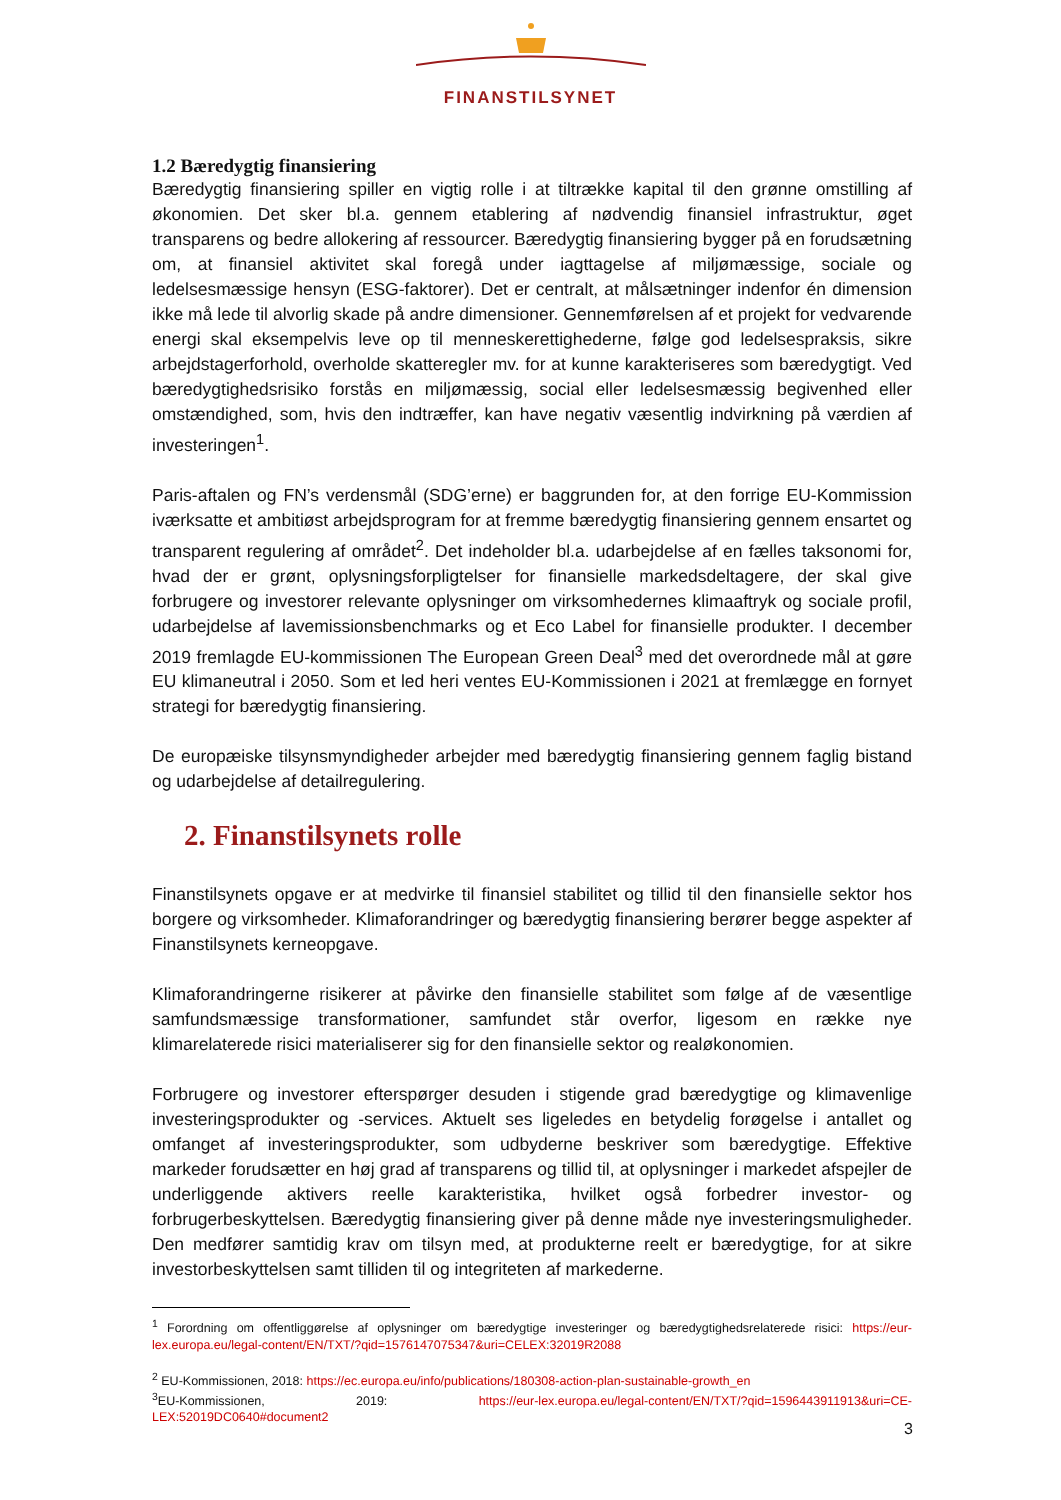FINANSTILSYNET
1.2 Bæredygtig finansiering
Bæredygtig finansiering spiller en vigtig rolle i at tiltrække kapital til den grønne omstilling af økonomien. Det sker bl.a. gennem etablering af nødvendig finansiel infrastruktur, øget transparens og bedre allokering af ressourcer. Bæredygtig finansiering bygger på en forudsætning om, at finansiel aktivitet skal foregå under iagttagelse af miljømæssige, sociale og ledelsesmæssige hensyn (ESG-faktorer). Det er centralt, at målsætninger indenfor én dimension ikke må lede til alvorlig skade på andre dimensioner. Gennemførelsen af et projekt for vedvarende energi skal eksempelvis leve op til menneskerettighederne, følge god ledelsespraksis, sikre arbejdstagerforhold, overholde skatteregler mv. for at kunne karakteriseres som bæredygtigt. Ved bæredygtighedsrisiko forstås en miljømæssig, social eller ledelsesmæssig begivenhed eller omstændighed, som, hvis den indtræffer, kan have negativ væsentlig indvirkning på værdien af investeringen<sup>1</sup>.
Paris-aftalen og FN’s verdensmål (SDG’erne) er baggrunden for, at den forrige EU-Kommission iværksatte et ambitiøst arbejdsprogram for at fremme bæredygtig finansiering gennem ensartet og transparent regulering af området<sup>2</sup>. Det indeholder bl.a. udarbejdelse af en fælles taksonomi for, hvad der er grønt, oplysningsforpligtelser for finansielle markedsdeltagere, der skal give forbrugere og investorer relevante oplysninger om virksomhedernes klimaaftryk og sociale profil, udarbejdelse af lavemissionsbenchmarks og et Eco Label for finansielle produkter. I december 2019 fremlagde EU-kommissionen The European Green Deal<sup>3</sup> med det overordnede mål at gøre EU klimaneutral i 2050. Som et led heri ventes EU-Kommissionen i 2021 at fremlægge en fornyet strategi for bæredygtig finansiering.
De europæiske tilsynsmyndigheder arbejder med bæredygtig finansiering gennem faglig bistand og udarbejdelse af detailregulering.
2. Finanstilsynets rolle
Finanstilsynets opgave er at medvirke til finansiel stabilitet og tillid til den finansielle sektor hos borgere og virksomheder. Klimaforandringer og bæredygtig finansiering berører begge aspekter af Finanstilsynets kerneopgave.
Klimaforandringerne risikerer at påvirke den finansielle stabilitet som følge af de væsentlige samfundsmæssige transformationer, samfundet står overfor, ligesom en række nye klimarelaterede risici materialiserer sig for den finansielle sektor og realøkonomien.
Forbrugere og investorer efterspørger desuden i stigende grad bæredygtige og klimavenlige investeringsprodukter og -services. Aktuelt ses ligeledes en betydelig forøgelse i antallet og omfanget af investeringsprodukter, som udbyderne beskriver som bæredygtige. Effektive markeder forudsætter en høj grad af transparens og tillid til, at oplysninger i markedet afspejler de underliggende aktivers reelle karakteristika, hvilket også forbedrer investor- og forbrugerbeskyttelsen. Bæredygtig finansiering giver på denne måde nye investeringsmuligheder. Den medfører samtidig krav om tilsyn med, at produkterne reelt er bæredygtige, for at sikre investorbeskyttelsen samt tilliden til og integriteten af markederne.
<sup>1</sup> Forordning om offentliggørelse af oplysninger om bæredygtige investeringer og bæredygtighedsrelaterede risici: https://eur-lex.europa.eu/legal-content/EN/TXT/?qid=1576147075347&uri=CELEX:32019R2088
<sup>2</sup> EU-Kommissionen, 2018: https://ec.europa.eu/info/publications/180308-action-plan-sustainable-growth_en
<sup>3</sup> EU-Kommissionen, 2019: https://eur-lex.europa.eu/legal-content/EN/TXT/?qid=1596443911913&uri=CE-LEX:52019DC0640#document2
3